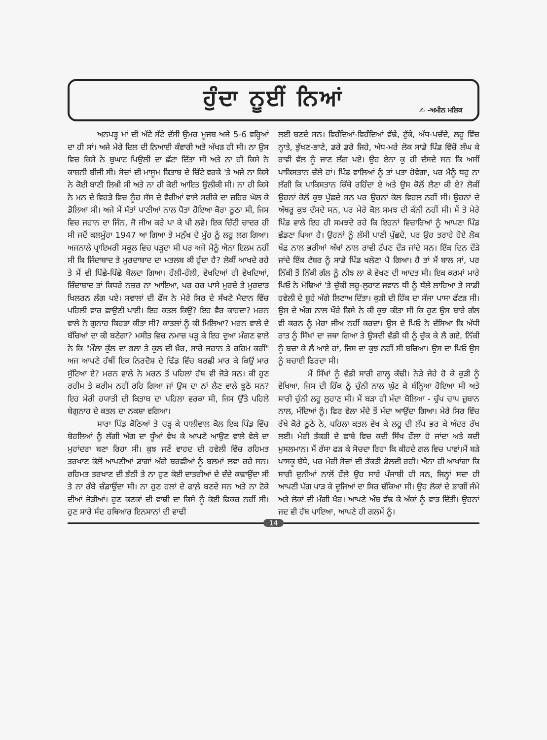ਹੁੰਦਾ ਨੂਈਂ ਨਿਆਂ
✍ -ਅਮੀਨ ਮਲਿਕ
ਅਨਪੜ੍ਹ ਮਾਂ ਦੀ ਅੱਟੇ ਸੱਟੇ ਦੱਸੀ ਉਮਰ ਮੂਜਬ ਅਜੇ 5-6 ਵਰ੍ਹਿਆਂ ਦਾ ਹੀ ਸਾਂ। ਅਜੇ ਮੇਰੇ ਦਿਲ ਦੀ ਨਿਆਈ ਕੰਵਾਰੀ ਅਤੇ ਅੱਖੜ ਹੀ ਸੀ। ਨਾ ਉਸ ਵਿਚ ਕਿਸੇ ਨੇ ਬੁਘਾਟ ਪਿਉਲੀ ਦਾ ਛੱਟਾ ਦਿੱਤਾ ਸੀ ਅਤੇ ਨਾ ਹੀ ਕਿਸੇ ਨੇ ਕਾਸ਼ਨੀ ਬੀਜੀ ਸੀ। ਸੋਚਾਂ ਦੀ ਮਾਸੂਮ ਕਿਤਾਬ ਦੇ ਚਿੱਟੇ ਵਰਕੇ 'ਤੇ ਅਜੇ ਨਾ ਕਿਸੇ ਨੇ ਕੋਈ ਬਾਣੀ ਲਿਖੀ ਸੀ ਅਤੇ ਨਾ ਹੀ ਕੋਈ ਆਇਤ ਉਲੀਕੀ ਸੀ। ਨਾ ਹੀ ਕਿਸੇ ਨੇ ਮਨ ਦੇ ਵਿਹੜੇ ਵਿਚ ਨੂੰਹ ਸੱਸ ਦੇ ਵੈਰੀਆਂ ਵਾਲੇ ਸਰੀਕੇ ਦਾ ਜ਼ਹਿਰ ਘੋਲ ਕੇ ਡੋਲਿਆ ਸੀ। ਅਜੇ ਮੈਂ ਸੱਤਾਂ ਪਾਣੀਆਂ ਨਾਲ ਧੋਤਾ ਹੋਇਆ ਕੋਰਾ ਠੂਠਾ ਸੀ, ਜਿਸ ਵਿਚ ਜਹਾਨ ਦਾ ਜਿੰਨ, ਜੋ ਜੀਅ ਕਰੇ ਪਾ ਕੇ ਪੀ ਲਵੇ। ਇਕ ਚਿੱਟੀ ਚਾਦਰ ਹੀ ਸੀ ਜਦੋਂ ਕਲਮੂੰਹਾ 1947 ਆ ਗਿਆ ਤੇ ਮਨੁੱਖ ਦੇ ਮੂੰਹ ਨੂੰ ਲਹੂ ਲਗ ਗਿਆ। ਅਜਨਾਲੇ ਪ੍ਰਾਇਮਰੀ ਸਕੂਲ ਵਿਚ ਪੜ੍ਹਦਾ ਸੀ ਪਰ ਅਜੇ ਮੈਨੂੰ ਐਨਾ ਇਲਮ ਨਹੀਂ ਸੀ ਕਿ ਜਿੰਦਾਬਾਦ ਤੇ ਮੁਰਦਾਬਾਦ ਦਾ ਮਤਲਬ ਕੀ ਹੁੰਦਾ ਹੈ? ਲੋਕੀਂ ਆਖਦੇ ਰਹੇ ਤੇ ਮੈਂ ਵੀ ਪਿੱਛੇ-ਪਿੱਛੇ ਬੋਲਦਾ ਗਿਆ। ਹੌਲੀ-ਹੌਲੀ, ਵੇਖਦਿਆਂ ਹੀ ਵੇਖਦਿਆਂ, ਜ਼ਿੰਦਾਬਾਦ ਤਾਂ ਕਿਧਰੇ ਨਜ਼ਰ ਨਾ ਆਇਆ, ਪਰ ਹਰ ਪਾਸੇ ਮੁਰਦੇ ਤੇ ਮੁਰਦਾੜ ਖਿਲਰਨ ਲੱਗ ਪਏ। ਸਵਾਲਾਂ ਦੀ ਫੌਜ ਨੇ ਮੇਰੇ ਸਿਰ ਦੇ ਸੱਖਣੇ ਮੈਦਾਨ ਵਿੱਚ ਪਹਿਲੀ ਵਾਰ ਛਾਉਣੀ ਪਾਈ। ਇਹ ਕਤਲ ਕਿਉਂ? ਇਹ ਵੈਰ ਕਾਹਦਾ? ਮਰਨ ਵਾਲੇ ਨੇ ਗੁਨਾਹ ਕਿਹੜਾ ਕੀਤਾ ਸੀ? ਕਾਤਲਾਂ ਨੂੰ ਕੀ ਮਿਲਿਆ? ਮਰਨ ਵਾਲੇ ਦੇ ਬੱਚਿਆਂ ਦਾ ਕੀ ਬਣੇਗਾ? ਮਸੀਤ ਵਿਚ ਨਮਾਜ਼ ਪੜ੍ਹ ਕੇ ਇਹ ਦੁਆ ਮੰਗਣ ਵਾਲੇ ਨੇ ਕਿ "ਮੌਲਾ ਕੁੱਲ ਦਾ ਭਲਾ ਤੇ ਕੁਲ ਦੀ ਖ਼ੈਰ, ਸਾਰੇ ਜਹਾਨ ਤੇ ਰਹਿਮ ਕਰੀਂ" ਅਜ ਆਪਣੇ ਹੱਥੀਂ ਇਕ ਨਿਰਦੋਸ਼ ਦੇ ਢਿੱਡ ਵਿੱਚ ਬਰਛੀ ਮਾਰ ਕੇ ਕਿਉਂ ਮਾਰ ਸੁੱਟਿਆ ਏ? ਮਰਨ ਵਾਲੇ ਨੇ ਮਰਨ ਤੋਂ ਪਹਿਲਾਂ ਹੱਥ ਵੀ ਜੋੜੇ ਸਨ। ਕੀ ਹੁਣ ਰਹੀਮ ਤੇ ਕਰੀਮ ਨਹੀਂ ਰਹਿ ਗਿਆ ਜਾਂ ਉਸ ਦਾ ਨਾਂ ਲੈਣ ਵਾਲੇ ਝੂਠੇ ਸਨ? ਇਹ ਮੇਰੀ ਹਯਾਤੀ ਦੀ ਕਿਤਾਬ ਦਾ ਪਹਿਲਾ ਵਰਕਾ ਸੀ, ਜਿਸ ਉੱਤੇ ਪਹਿਲੇ ਬੇਗੁਨਾਹ ਦੇ ਕਤਲ ਦਾ ਨਕਸ਼ਾ ਵਗਿਆ।
ਸਾਰਾ ਪਿੰਡ ਕੋਠਿਆਂ ਤੇ ਚੜ੍ਹ ਕੇ ਧਾਲੀਵਾਲ ਕੋਲ ਇਕ ਪਿੰਡ ਵਿੱਚ ਬੋਹਲਿਆਂ ਨੂੰ ਲੱਗੀ ਅੱਗ ਦਾ ਧੂੰਆਂ ਵੇਖ ਕੇ ਆਪਣੇ ਆਉਣ ਵਾਲੇ ਵੇਲੇ ਦਾ ਮੁਹਾਂਦਰਾ ਬਣਾ ਰਿਹਾ ਸੀ। ਕੁਝ ਜਣੇਂ ਵਾਹਦ ਦੀ ਹਵੇਲੀ ਵਿੱਚ ਰਹਿਮਤ ਤਰਖਾਣ ਕੋਲੋਂ ਆਪਣੀਆਂ ਡਾਗਾਂ ਅੱਗੇ ਬਰਛੀਆਂ ਨੂੰ ਬਲਮਾਂ ਲਵਾ ਰਹੇ ਸਨ। ਰਹਿਮਤ ਤਰਖਾਣ ਦੀ ਭੱਠੀ ਤੇ ਨਾ ਹੁਣ ਕੋਈ ਦਾਤਰੀਆਂ ਦੇ ਦੰਦੇ ਕਢਾਉਂਦਾ ਸੀ ਤੇ ਨਾ ਰੰਬੇ ਚੰਡਾਉਂਦਾ ਸੀ। ਨਾ ਹੁਣ ਹਲਾਂ ਦੇ ਫਾਲ਼ੇ ਬਣਦੇ ਸਨ ਅਤੇ ਨਾ ਟੋਕੇ ਦੀਆਂ ਜੋੜੀਆਂ। ਹੁਣ ਕਣਕਾਂ ਦੀ ਵਾਢੀ ਦਾ ਕਿਸੇ ਨੂੰ ਕੋਈ ਫਿਕਰ ਨਹੀਂ ਸੀ। ਹੁਣ ਸਾਰੇ ਸੰਦ ਹਥਿਆਰ ਇਨਸਾਨਾਂ ਦੀ ਵਾਢੀ
ਲਈ ਬਣਦੇ ਸਨ। ਵਿਹੰਦਿਆਂ-ਵਿਹੰਦਿਆਂ ਵੱਢੇ, ਟੁੱਕੇ, ਅੱਧ-ਪਚੱਦੇ, ਲਹੂ ਵਿੱਚ ਨ੍ਹਾਤੇ, ਭੁੱਖਣ-ਭਾਣੇ, ਡਰੇ ਡਰੇ ਜਿਹੇ, ਅੱਧ-ਮਰੇ ਲੋਕ ਸਾਡੇ ਪਿੰਡ ਵਿੱਚੋਂ ਲੰਘ ਕੇ ਰਾਵੀ ਵੱਲ ਨੂੰ ਜਾਣ ਲੱਗ ਪਏ। ਉਹ ਏਨਾ ਕੁ ਹੀ ਦੱਸਦੇ ਸਨ ਕਿ ਅਸੀਂ ਪਾਕਿਸਤਾਨ ਚੱਲੇ ਹਾਂ। ਪਿੰਡ ਵਾਲਿਆਂ ਨੂੰ ਤਾਂ ਪਤਾ ਹੋਵੇਗਾ, ਪਰ ਮੈਨੂੰ ਥਹੁ ਨਾ ਲੱਗੀ ਕਿ ਪਾਕਿਸਤਾਨ ਕਿੱਥੇ ਰਹਿੰਦਾ ਏ ਅਤੇ ਉਸ ਕੋਲੋਂ ਲੈਣਾ ਕੀ ਏ? ਲੋਕੀਂ ਉਹਨਾਂ ਕੋਲੋਂ ਕੁਝ ਪੁੱਛਦੇ ਸਨ ਪਰ ਉਹਨਾਂ ਕੋਲ ਵਿਹਲ ਨਹੀਂ ਸੀ। ਉਹਨਾਂ ਦੇ ਅੱਥਰੂ ਕੁਝ ਦੱਸਦੇ ਸਨ, ਪਰ ਮੇਰੇ ਕੋਲ ਸਮਝ ਦੀ ਕੰਨੀ ਨਹੀਂ ਸੀ। ਮੈਂ ਤੇ ਮੇਰੇ ਪਿੰਡ ਵਾਲੇ ਇਹ ਹੀ ਸਮਝਦੇ ਰਹੇ ਕਿ ਇਹਨਾਂ ਵਿਚਾਰਿਆਂ ਨੂੰ ਆਪਣਾ ਪਿੰਡ ਛੱਡਣਾ ਪਿਆ ਹੈ। ਉਹਨਾਂ ਨੂੰ ਲੱਸੀ ਪਾਣੀ ਪੁੱਛਦੇ, ਪਰ ਉਹ ਤਰਾਹੇ ਹੋਏ ਲੋਕ ਖੌਫ਼ ਨਾਲ ਭਰੀਆਂ ਅੱਖਾਂ ਨਾਲ ਰਾਵੀ ਟੱਪਣ ਦੌੜ ਜਾਂਦੇ ਸਨ। ਇੱਕ ਦਿਨ ਦੌੜੇ ਜਾਂਦੇ ਇੱਕ ਟੱਬਰ ਨੂੰ ਸਾਡੇ ਪਿੰਡ ਖਲੋਣਾ ਪੈ ਗਿਆ। ਹੈ ਤਾਂ ਮੈਂ ਬਾਲ ਸਾਂ, ਪਰ ਨਿੱਕੀ ਤੋਂ ਨਿੱਕੀ ਗੱਲ ਨੂੰ ਨੀਝ ਲਾ ਕੇ ਵੇਖਣ ਦੀ ਆਦਤ ਸੀ। ਇਕ ਕਰਮਾਂ ਮਾਰੇ ਪਿਓ ਨੇ ਮੋਢਿਆਂ 'ਤੇ ਚੁੱਕੀ ਲਹੂ-ਲੁਹਾਣ ਜਵਾਨ ਧੀ ਨੂੰ ਥੱਲੇ ਲਾਹਿਆ ਤੇ ਸਾਡੀ ਹਵੇਲੀ ਦੇ ਬੂਹੇ ਅੱਗੇ ਲਿਟਾਅ ਦਿੱਤਾ। ਕੁੜੀ ਦੀ ਹਿੱਕ ਦਾ ਸੱਜਾ ਪਾਸਾ ਫੱਟੜ ਸੀ। ਉਸ ਦੇ ਅੰਗ ਨਾਲ ਖੌਰੇ ਕਿਸੇ ਨੇ ਕੀ ਕੁਝ ਕੀਤਾ ਸੀ ਕਿ ਹੁਣ ਉਸ ਬਾਰੇ ਗੱਲ ਵੀ ਕਰਨ ਨੂੰ ਮੇਰਾ ਜੀਅ ਨਹੀਂ ਕਰਦਾ। ਉਸ ਦੇ ਪਿਓ ਨੇ ਦੱਸਿਆ ਕਿ ਅੱਧੀ ਰਾਤ ਨੂੰ ਸਿੱਖਾਂ ਦਾ ਜਥਾ ਗਿਆ ਤੇ ਉਸਦੀ ਵੱਡੀ ਧੀ ਨੂੰ ਚੁੱਕ ਕੇ ਲੈ ਗਏ, ਨਿੱਕੀ ਨੂੰ ਬਚਾ ਕੇ ਲੈ ਆਏ ਹਾਂ, ਜਿਸ ਦਾ ਕੁਝ ਨਹੀਂ ਸੀ ਬਚਿਆ। ਉਸ ਦਾ ਪਿਓ ਉਸ ਨੂੰ ਬਚਾਈ ਫਿਰਦਾ ਸੀ।
ਮੈਂ ਸਿੱਖਾਂ ਨੂੰ ਵੱਡੀ ਸਾਰੀ ਗਾਲ੍ਹ ਕੱਢੀ। ਨੇੜੇ ਜੇਹੇ ਹੋ ਕੇ ਕੁੜੀ ਨੂੰ ਵੇਖਿਆ, ਜਿਸ ਦੀ ਹਿੱਕ ਨੂੰ ਚੁੰਨੀ ਨਾਲ ਘੁੱਟ ਕੇ ਬੰਨ੍ਹਿਆ ਹੋਇਆ ਸੀ ਅਤੇ ਸਾਰੀ ਚੁੰਨੀ ਲਹੂ ਲੁਹਾਣ ਸੀ। ਮੈਂ ਬੜਾ ਹੀ ਮੰਦਾ ਬੋਲਿਆ - ਚੁੱਪ ਚਾਪ ਜ਼ੁਬਾਨ ਨਾਲ, ਮੰਦਿਆਂ ਨੂੰ। ਫਿਰ ਵੇਲਾ ਮੰਦੇ ਤੋਂ ਮੰਦਾ ਆਉਂਦਾ ਗਿਆ। ਮੇਰੇ ਸਿਰ ਵਿੱਚ ਰੱਖੇ ਕੋਰੇ ਠੂਠੇ ਨੇ, ਪਹਿਲਾ ਕਤਲ ਵੇਖ ਕੇ ਲਹੂ ਦੀ ਲੱਪ ਭਰ ਕੇ ਅੰਦਰ ਰੱਖ ਲਈ। ਮੇਰੀ ਤੱਕੜੀ ਦੇ ਛਾਬੇ ਵਿਚ ਕਦੀ ਸਿੱਖ ਹੌਲਾ ਹੋ ਜਾਂਦਾ ਅਤੇ ਕਦੀ ਮੁਸਲਮਾਨ। ਮੈਂ ਰੱਸਾ ਫੜ ਕੇ ਸੋਚਦਾ ਰਿਹਾ ਕਿ ਕੀਹਦੇ ਗਲ ਵਿਚ ਪਾਵਾਂ।ਮੈਂ ਬੜੇ ਪਾਸਕੂ ਬੱਧੇ, ਪਰ ਮੇਰੀ ਸੋਚਾਂ ਦੀ ਤੱਕੜੀ ਡੋਲਦੀ ਰਹੀ। ਐਨਾ ਹੀ ਆਖਾਂਗਾ ਕਿ ਸਾਰੀ ਦੁਨੀਆਂ ਨਾਲੋਂ ਹੌਲੇ ਉਹ ਸਾਰੇ ਪੰਜਾਬੀ ਹੀ ਸਨ, ਜਿਨ੍ਹਾਂ ਸਦਾ ਹੀ ਆਪਣੀ ਪੱਗ ਪਾੜ ਕੇ ਦੂਜਿਆਂ ਦਾ ਸਿਰ ਢੱਕਿਆ ਸੀ। ਉਹ ਲੋਕਾਂ ਦੇ ਭਾਗੀਂ ਜੰਮੇ ਅਤੇ ਲੋਕਾਂ ਦੀ ਮੰਗੀ ਖੈਰ। ਆਪਣੇ ਅੰਬ ਵੱਢ ਕੇ ਅੱਕਾਂ ਨੂੰ ਵਾੜ ਦਿੱਤੀ। ਉਹਨਾਂ ਜਦ ਵੀ ਹੱਥ ਪਾਇਆ, ਆਪਣੇ ਹੀ ਗਲਮੇਂ ਨੂੰ।
14